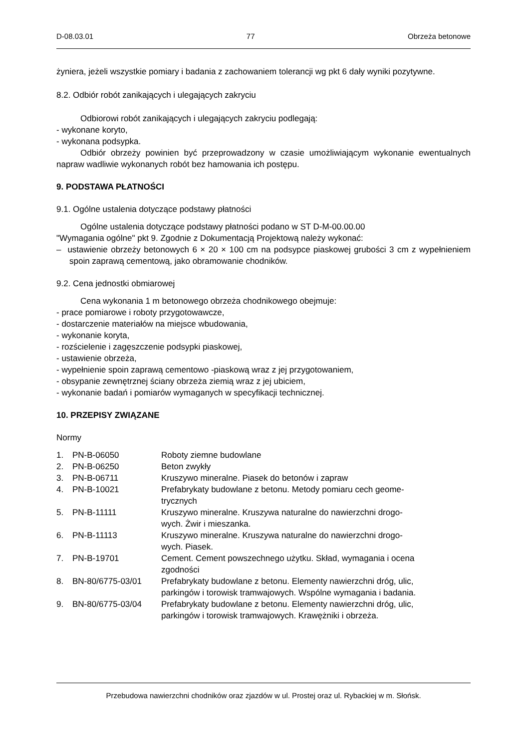D-08.03.01 77 Obrzeża betonowe
żyniera, jeżeli wszystkie pomiary i badania z zachowaniem tolerancji wg pkt 6 dały wyniki pozytywne.
8.2. Odbiór robót zanikających i ulegających zakryciu
Odbiorowi robót zanikających i ulegających zakryciu podlegają:
- wykonane koryto,
- wykonana podsypka.
Odbiór obrzeży powinien być przeprowadzony w czasie umożliwiającym wykonanie ewentualnych napraw wadliwie wykonanych robót bez hamowania ich postępu.
9. PODSTAWA PŁATNOŚCI
9.1. Ogólne ustalenia dotyczące podstawy płatności
Ogólne ustalenia dotyczące podstawy płatności podano w ST D-M-00.00.00
"Wymagania ogólne" pkt 9. Zgodnie z Dokumentacją Projektową należy wykonać:
– ustawienie obrzeży betonowych 6 × 20 × 100 cm na podsypce piaskowej grubości 3 cm z wypełnieniem spoin zaprawą cementową, jako obramowanie chodników.
9.2. Cena jednostki obmiarowej
Cena wykonania 1 m betonowego obrzeża chodnikowego obejmuje:
- prace pomiarowe i roboty przygotowawcze,
- dostarczenie materiałów na miejsce wbudowania,
- wykonanie koryta,
- rozścielenie i zagęszczenie podsypki piaskowej,
- ustawienie obrzeża,
- wypełnienie spoin zaprawą cementowo -piaskową wraz z jej przygotowaniem,
- obsypanie zewnętrznej ściany obrzeża ziemią wraz z jej ubiciem,
- wykonanie badań i pomiarów wymaganych w specyfikacji technicznej.
10. PRZEPISY ZWIĄZANE
Normy
| 1. | PN-B-06050 | Roboty ziemne budowlane |
| 2. | PN-B-06250 | Beton zwykły |
| 3. | PN-B-06711 | Kruszywo mineralne. Piasek do betonów i zapraw |
| 4. | PN-B-10021 | Prefabrykaty budowlane z betonu. Metody pomiaru cech geome- trycznych |
| 5. | PN-B-11111 | Kruszywo mineralne. Kruszywa naturalne do nawierzchni drogo- wych. Żwir i mieszanka. |
| 6. | PN-B-11113 | Kruszywo mineralne. Kruszywa naturalne do nawierzchni drogo- wych. Piasek. |
| 7. | PN-B-19701 | Cement. Cement powszechnego użytku. Skład, wymagania i ocena zgodności |
| 8. | BN-80/6775-03/01 | Prefabrykaty budowlane z betonu. Elementy nawierzchni dróg, ulic, parkingów i torowisk tramwajowych. Wspólne wymagania i badania. |
| 9. | BN-80/6775-03/04 | Prefabrykaty budowlane z betonu. Elementy nawierzchni dróg, ulic, parkingów i torowisk tramwajowych. Krawężniki i obrzeża. |
Przebudowa nawierzchni chodników oraz zjazdów w ul. Prostej oraz ul. Rybackiej w m. Słońsk.